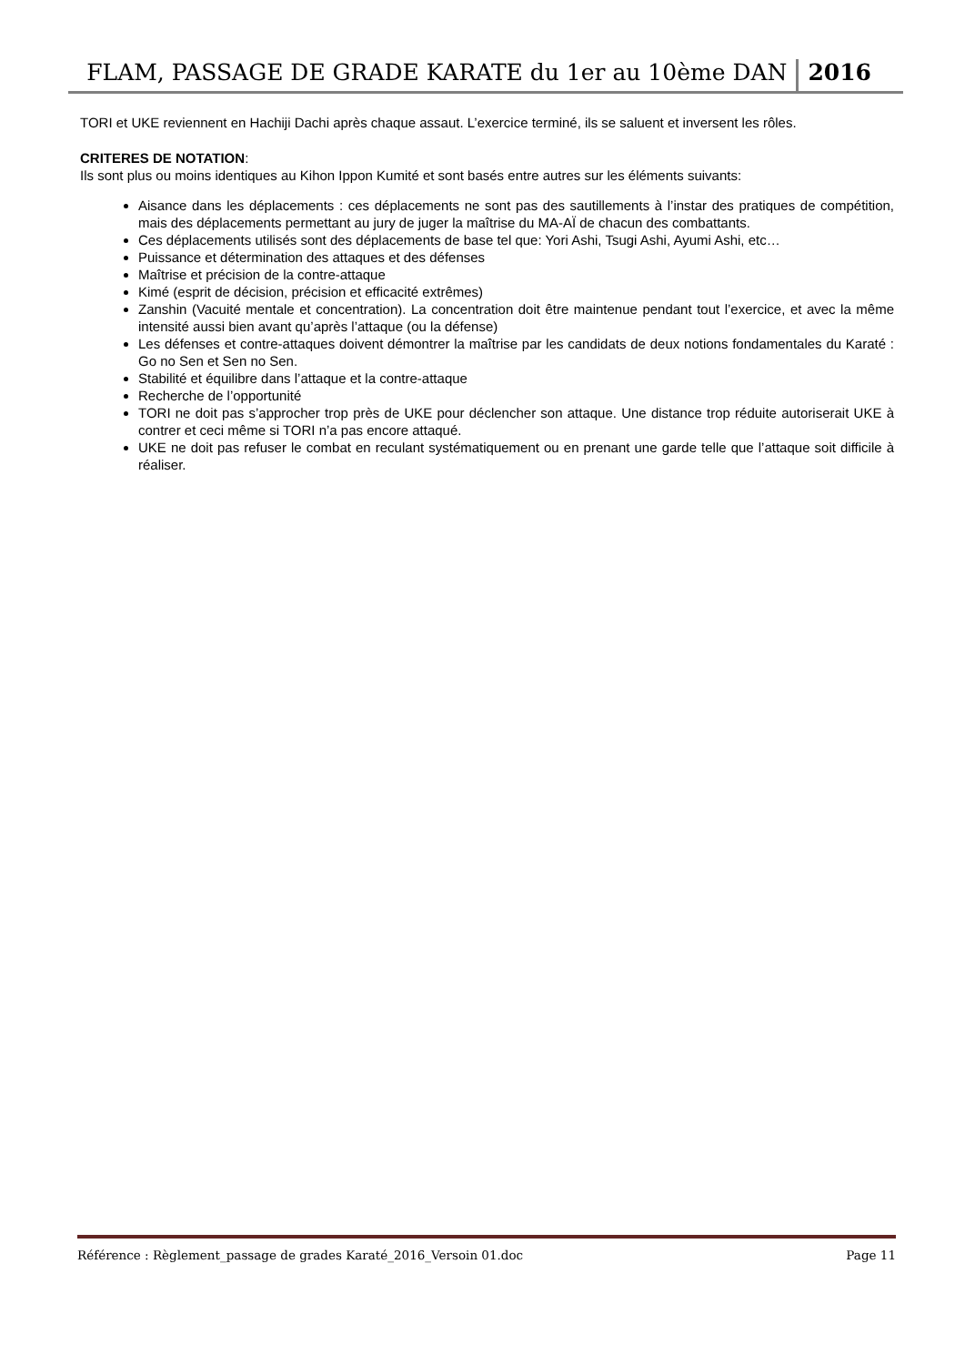FLAM, PASSAGE DE GRADE KARATE du 1er au 10ème DAN 2016
TORI et UKE reviennent en Hachiji Dachi après chaque assaut. L’exercice terminé, ils se saluent et inversent les rôles.
CRITERES DE NOTATION:
Ils sont plus ou moins identiques au Kihon Ippon Kumité et sont basés entre autres sur les éléments suivants:
Aisance dans les déplacements : ces déplacements ne sont pas des sautillements à l’instar des pratiques de compétition, mais des déplacements permettant au jury de juger la maîtrise du MA-AÏ de chacun des combattants.
Ces déplacements utilisés sont des déplacements de base tel que: Yori Ashi, Tsugi Ashi, Ayumi Ashi, etc…
Puissance et détermination des attaques et des défenses
Maîtrise et précision de la contre-attaque
Kimé (esprit de décision, précision et efficacité extrêmes)
Zanshin (Vacuité mentale et concentration). La concentration doit être maintenue pendant tout l’exercice, et avec la même intensité aussi bien avant qu’après l’attaque (ou la défense)
Les défenses et contre-attaques doivent démontrer la maîtrise par les candidats de deux notions fondamentales du Karaté : Go no Sen et Sen no Sen.
Stabilité et équilibre dans l’attaque et la contre-attaque
Recherche de l’opportunité
TORI ne doit pas s’approcher trop près de UKE pour déclencher son attaque. Une distance trop réduite autoriserait UKE à contrer et ceci même si TORI n’a pas encore attaqué.
UKE ne doit pas refuser le combat en reculant systématiquement ou en prenant une garde telle que l’attaque soit difficile à réaliser.
Référence : Règlement_passage de grades Karaté_2016_Versoin 01.doc Page 11